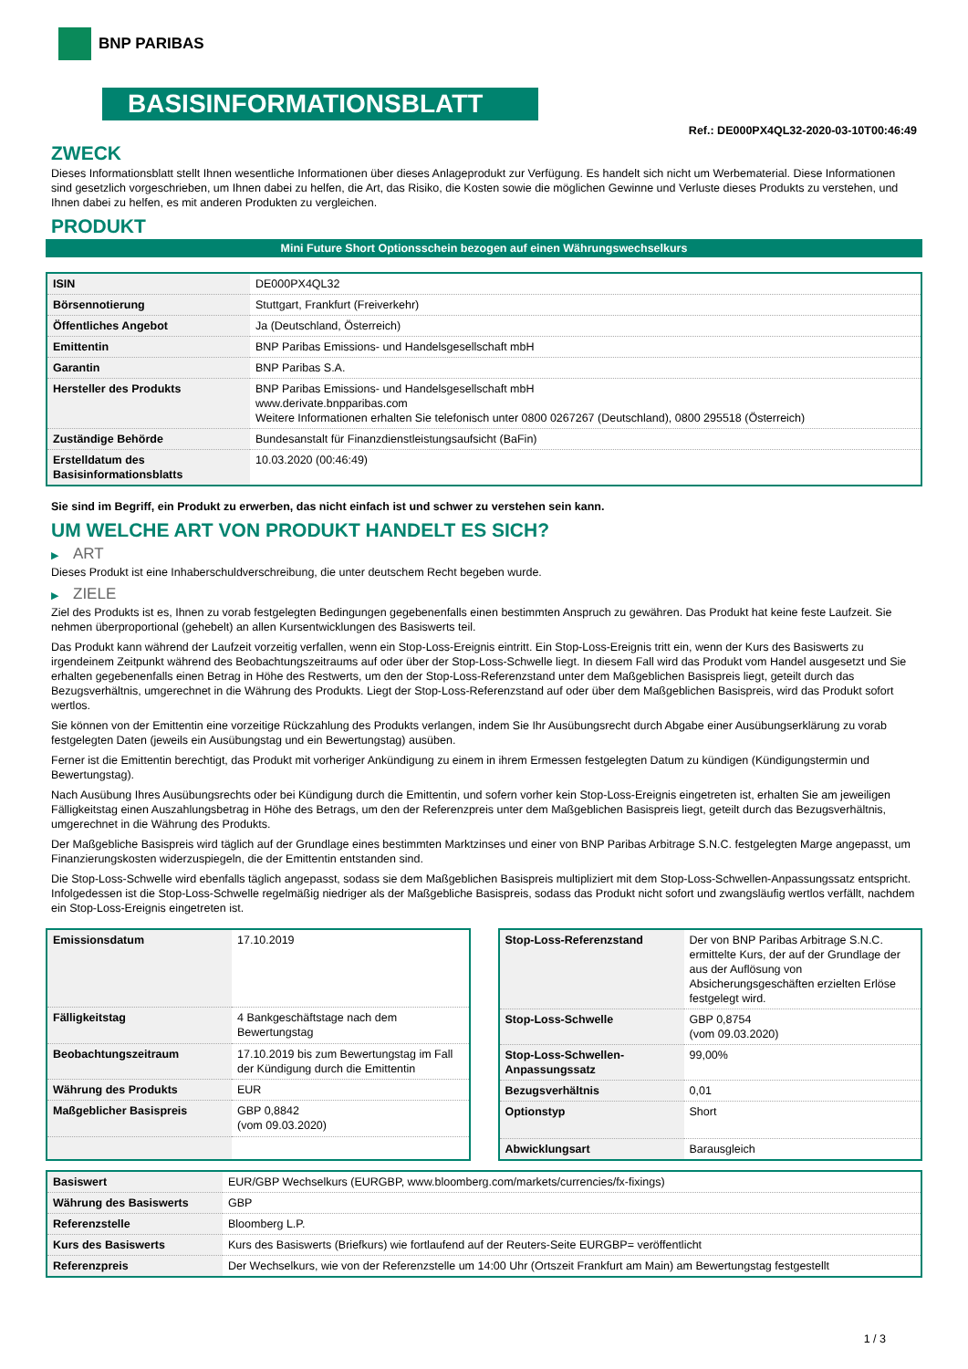BNP PARIBAS
BASISINFORMATIONSBLATT
Ref.: DE000PX4QL32-2020-03-10T00:46:49
ZWECK
Dieses Informationsblatt stellt Ihnen wesentliche Informationen über dieses Anlageprodukt zur Verfügung. Es handelt sich nicht um Werbematerial. Diese Informationen sind gesetzlich vorgeschrieben, um Ihnen dabei zu helfen, die Art, das Risiko, die Kosten sowie die möglichen Gewinne und Verluste dieses Produkts zu verstehen, und Ihnen dabei zu helfen, es mit anderen Produkten zu vergleichen.
PRODUKT
Mini Future Short Optionsschein bezogen auf einen Währungswechselkurs
| ISIN | DE000PX4QL32 |
| Börsennotierung | Stuttgart, Frankfurt (Freiverkehr) |
| Öffentliches Angebot | Ja (Deutschland, Österreich) |
| Emittentin | BNP Paribas Emissions- und Handelsgesellschaft mbH |
| Garantin | BNP Paribas S.A. |
| Hersteller des Produkts | BNP Paribas Emissions- und Handelsgesellschaft mbH www.derivate.bnpparibas.com Weitere Informationen erhalten Sie telefonisch unter 0800 0267267 (Deutschland), 0800 295518 (Österreich) |
| Zuständige Behörde | Bundesanstalt für Finanzdienstleistungsaufsicht (BaFin) |
| Erstelldatum des Basisinformationsblatts | 10.03.2020 (00:46:49) |
Sie sind im Begriff, ein Produkt zu erwerben, das nicht einfach ist und schwer zu verstehen sein kann.
UM WELCHE ART VON PRODUKT HANDELT ES SICH?
▶ ART
Dieses Produkt ist eine Inhaberschuldverschreibung, die unter deutschem Recht begeben wurde.
▶ ZIELE
Ziel des Produkts ist es, Ihnen zu vorab festgelegten Bedingungen gegebenenfalls einen bestimmten Anspruch zu gewähren. Das Produkt hat keine feste Laufzeit. Sie nehmen überproportional (gehebelt) an allen Kursentwicklungen des Basiswerts teil.
Das Produkt kann während der Laufzeit vorzeitig verfallen, wenn ein Stop-Loss-Ereignis eintritt. Ein Stop-Loss-Ereignis tritt ein, wenn der Kurs des Basiswerts zu irgendeinem Zeitpunkt während des Beobachtungszeitraums auf oder über der Stop-Loss-Schwelle liegt. In diesem Fall wird das Produkt vom Handel ausgesetzt und Sie erhalten gegebenenfalls einen Betrag in Höhe des Restwerts, um den der Stop-Loss-Referenzstand unter dem Maßgeblichen Basispreis liegt, geteilt durch das Bezugsverhältnis, umgerechnet in die Währung des Produkts. Liegt der Stop-Loss-Referenzstand auf oder über dem Maßgeblichen Basispreis, wird das Produkt sofort wertlos.
Sie können von der Emittentin eine vorzeitige Rückzahlung des Produkts verlangen, indem Sie Ihr Ausübungsrecht durch Abgabe einer Ausübungserklärung zu vorab festgelegten Daten (jeweils ein Ausübungstag und ein Bewertungstag) ausüben.
Ferner ist die Emittentin berechtigt, das Produkt mit vorheriger Ankündigung zu einem in ihrem Ermessen festgelegten Datum zu kündigen (Kündigungstermin und Bewertungstag).
Nach Ausübung Ihres Ausübungsrechts oder bei Kündigung durch die Emittentin, und sofern vorher kein Stop-Loss-Ereignis eingetreten ist, erhalten Sie am jeweiligen Fälligkeitstag einen Auszahlungsbetrag in Höhe des Betrags, um den der Referenzpreis unter dem Maßgeblichen Basispreis liegt, geteilt durch das Bezugsverhältnis, umgerechnet in die Währung des Produkts.
Der Maßgebliche Basispreis wird täglich auf der Grundlage eines bestimmten Marktzinses und einer von BNP Paribas Arbitrage S.N.C. festgelegten Marge angepasst, um Finanzierungskosten widerzuspiegeln, die der Emittentin entstanden sind.
Die Stop-Loss-Schwelle wird ebenfalls täglich angepasst, sodass sie dem Maßgeblichen Basispreis multipliziert mit dem Stop-Loss-Schwellen-Anpassungssatz entspricht. Infolgedessen ist die Stop-Loss-Schwelle regelmäßig niedriger als der Maßgebliche Basispreis, sodass das Produkt nicht sofort und zwangsläufig wertlos verfällt, nachdem ein Stop-Loss-Ereignis eingetreten ist.
| Emissionsdatum | 17.10.2019 |
| Fälligkeitstag | 4 Bankgeschäftstage nach dem Bewertungstag |
| Beobachtungszeitraum | 17.10.2019 bis zum Bewertungstag im Fall der Kündigung durch die Emittentin |
| Währung des Produkts | EUR |
| Maßgeblicher Basispreis | GBP 0,8842 (vom 09.03.2020) |
| Stop-Loss-Referenzstand | Der von BNP Paribas Arbitrage S.N.C. ermittelte Kurs, der auf der Grundlage der aus der Auflösung von Absicherungsgeschäften erzielten Erlöse festgelegt wird. |
| Stop-Loss-Schwelle | GBP 0,8754 (vom 09.03.2020) |
| Stop-Loss-Schwellen-Anpassungssatz | 99,00% |
| Bezugsverhältnis | 0,01 |
| Optionstyp | Short |
| Abwicklungsart | Barausgleich |
| Basiswert | EUR/GBP Wechselkurs (EURGBP, www.bloomberg.com/markets/currencies/fx-fixings) |
| Währung des Basiswerts | GBP |
| Referenzstelle | Bloomberg L.P. |
| Kurs des Basiswerts | Kurs des Basiswerts (Briefkurs) wie fortlaufend auf der Reuters-Seite EURGBP= veröffentlicht |
| Referenzpreis | Der Wechselkurs, wie von der Referenzstelle um 14:00 Uhr (Ortszeit Frankfurt am Main) am Bewertungstag festgestellt |
1 / 3